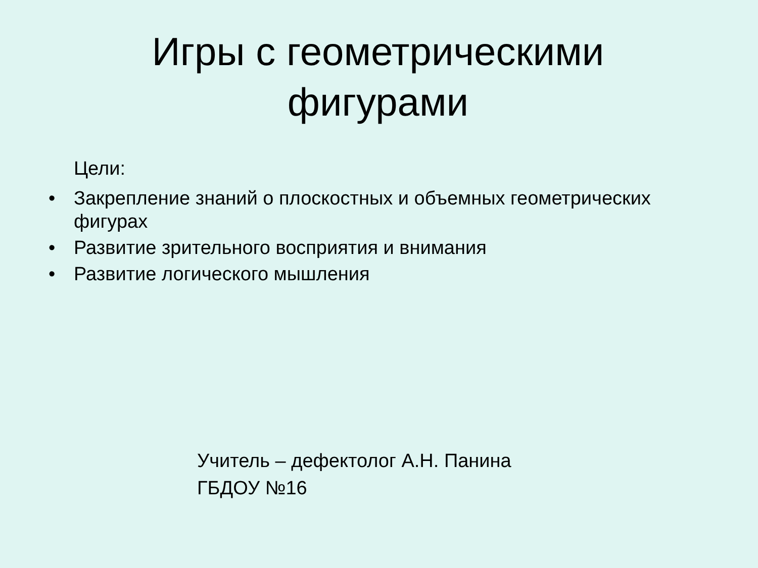Игры с геометрическими фигурами
Цели:
• Закрепление знаний о плоскостных и объемных геометрических фигурах
• Развитие зрительного восприятия и внимания
• Развитие логического мышления
Учитель – дефектолог А.Н. Панина
ГБДОУ №16